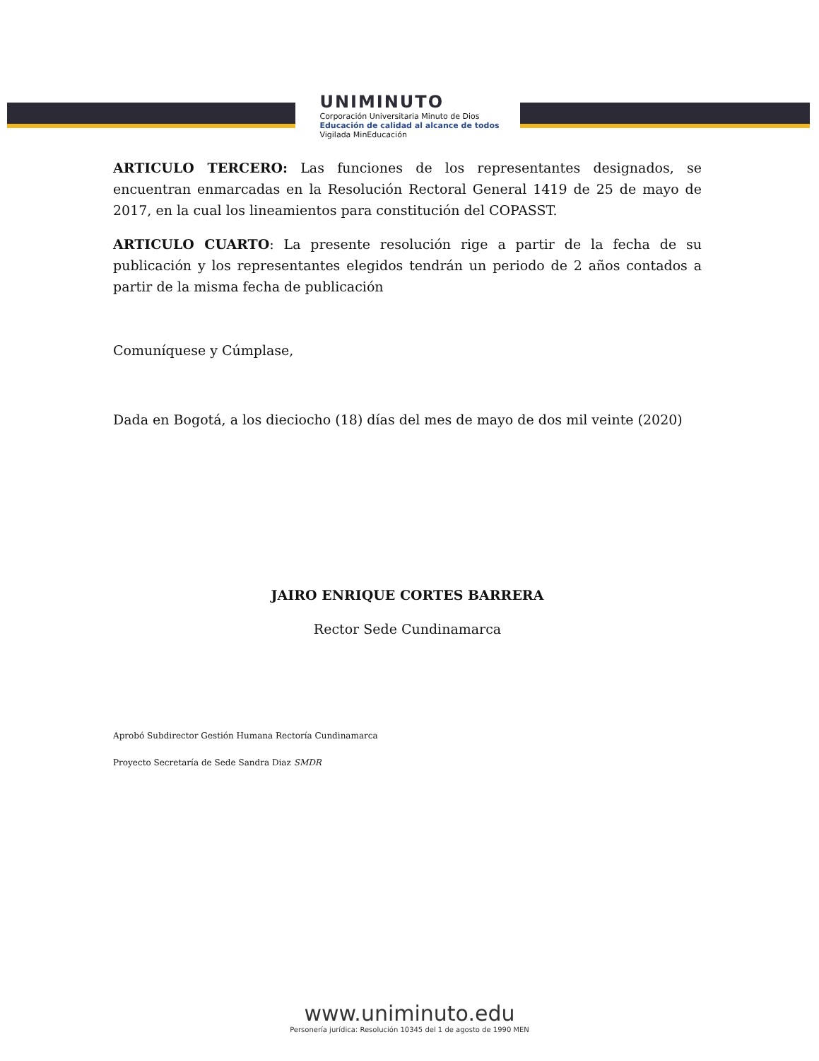UNIMINUTO
Corporación Universitaria Minuto de Dios
Educación de calidad al alcance de todos
Vigilada MinEducación
ARTICULO TERCERO: Las funciones de los representantes designados, se encuentran enmarcadas en la Resolución Rectoral General 1419 de 25 de mayo de 2017, en la cual los lineamientos para constitución del COPASST.
ARTICULO CUARTO: La presente resolución rige a partir de la fecha de su publicación y los representantes elegidos tendrán un periodo de 2 años contados a partir de la misma fecha de publicación
Comuníquese y Cúmplase,
Dada en Bogotá, a los dieciocho (18) días del mes de mayo de dos mil veinte (2020)
JAIRO ENRIQUE CORTES BARRERA
Rector Sede Cundinamarca
Aprobó Subdirector Gestión Humana Rectoría Cundinamarca
Proyecto Secretaría de Sede Sandra Diaz SMDR
www.uniminuto.edu
Personería jurídica: Resolución 10345 del 1 de agosto de 1990 MEN